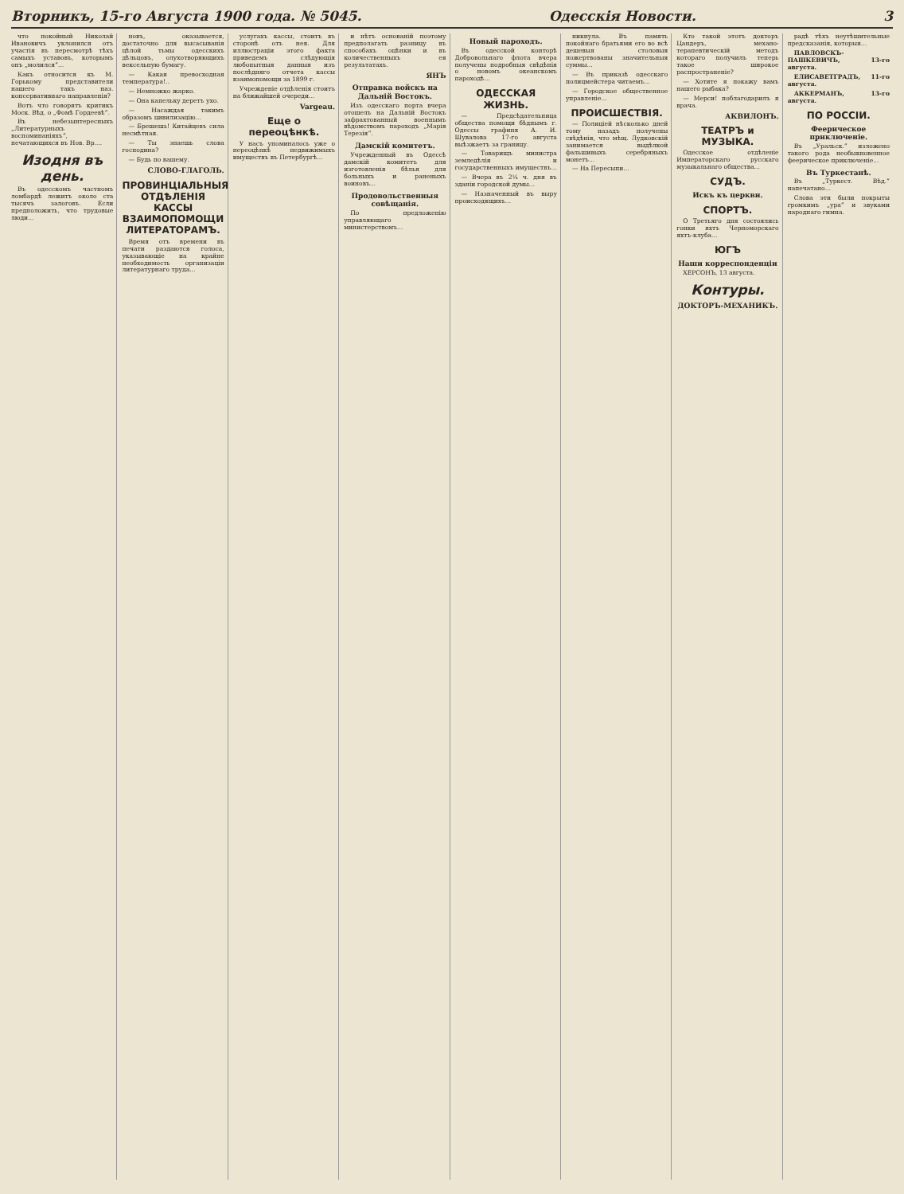Вторникъ, 15-го Августа 1900 года. № 5045. Одесскія Новости. 3
что покойный Николай Ивановичъ уклонился отъ участія въ пересмотрѣ тѣхъ самыхъ уставовъ, которымъ онъ „молился“...
Какъ относится къ М. Горькому представители нашего такъ наз. консервативнаго направленія?
Вотъ что говорятъ критикъ Моск. Вѣд. о „Фомѣ Гордеевѣ“.
Въ небезынтересныхъ „Литературныхъ воспоминаніяхъ“, печатающихся въ Нов. Вр....
Изодня въ день.
Въ одесскомъ частномъ ломбардѣ лежитъ около ста тысячъ залоговъ. Если предположить, что трудовые люди...
новъ, оказывается, достаточно для высасыванія цѣлой тьмы одесскихъ дѣльцовъ, олухотворяющихъ вексельную бумагу.
— Какая превосходная температура!..
— Немножко жарко.
— Она капельку деретъ ухо.
— Насаждая такимъ образомъ цивилизацію...
— Брешешь! Китайцевъ сила несмѣтная.
— Ты знаешь слова господина?
— Будь по вашему.
СЛОВО-ГЛАГОЛЬ.
ПРОВИНЦІАЛЬНЫЯ ОТДѢЛЕНІЯ КАССЫ ВЗАИМОПОМОЩИ ЛИТЕРАТОРАМЪ.
Время отъ времени въ печати раздаются голоса, указывающіе на крайне необходимость организаціи литературнаго труда...
услугахъ кассы, стоитъ въ сторонѣ отъ нея. Для иллюстраціи этого факта приведемъ слѣдующія любопытныя данныя изъ послѣдняго отчета кассы взаимопомощи за 1899 г.
Учрежденіе отдѣленія стоитъ на ближайшей очереди...
Vargeau.
Еще о переоцѣнкѣ.
У насъ упоминалось уже о переоцѣнкѣ недвижимыхъ имуществъ въ Петербургѣ...
и нѣтъ основаній поэтому предполагать разницу въ способахъ оцѣнки и въ количественныхъ ея результатахъ.
ЯНЪ
Отправка войскъ на Дальній Востокъ.
Изъ одесскаго порта вчера отошелъ на Дальній Востокъ зафрахтованный военнымъ вѣдомствомъ пароходъ „Марія Терезія“.
Дамскій комитетъ.
Учрежденный въ Одессѣ дамскій комитетъ для изготовленія бѣлья для больныхъ и раненыхъ воиновъ...
Продовольственныя совѣщанія.
По предложенію управляющаго министерствомъ...
Новый пароходъ.
Въ одесской конторѣ Добровольнаго флота вчера получены подробныя свѣдѣнія о новомъ океанскомъ пароходѣ...
ОДЕССКАЯ ЖИЗНЬ.
— Предсѣдательница общества помощи бѣднымъ г. Одессы графиня А. И. Шувалова 17-го августа выѣзжаетъ за границу.
— Товарищъ министра земледѣлія и государственныхъ имуществъ...
— Вчера въ 2¼ ч. дня въ зданіи городской думы...
— Назначенный въ выру происходящихъ...
никнула. Въ память покойнаго братьями его во всѣ дешевыя столовыя пожертвованы значительныя суммы...
— Въ приказѣ одесскаго полицмейстера читаемъ...
— Городское общественное управленіе...
ПРОИСШЕСТВІЯ.
— Полиціей нѣсколько дней тому назадъ получены свѣдѣнія, что мѣщ. Лудковскій занимается выдѣлкой фальшивыхъ серебряныхъ монетъ...
— На Пересыпи...
Кто такой этотъ докторъ Цандеръ, механо-терапевтическій методъ котораго получилъ теперь такое широкое распространеніе?
— Хотите я покажу вамъ нашего рыбака?
— Мерси! поблагодарилъ я врача.
АКВИЛОНЪ.
ТЕАТРЪ и МУЗЫКА.
Одесское отдѣленіе Императорскаго русскаго музыкальнаго общества...
СУДЪ.
Искъ къ церкви.
СПОРТЪ.
О Третьяго дня состоялись гонки яхтъ Черноморскаго яхтъ-клуба...
ЮГЪ
Наши корреспонденціи
ХЕРСОНЪ, 13 августа.
Контуры.
ДОКТОРЪ-МЕХАНИКЪ.
радѣ тѣхъ неутѣшительные предсказанія, которыя...
ПАВЛОВСКЪ-ПАШКЕВИЧЪ, 13-го августа.
ЕЛИСАВЕТГРАДЪ, 11-го августа.
АККЕРМАНЪ, 13-го августа.
ПО РОССІИ.
Феерическое приключеніе.
Въ „Уральск.“ изложено такого рода необыкновенное феерическое приключеніе...
Въ Туркестанѣ.
Въ „Туркест. Вѣд.“ напечатано...
Слова эти были покрыты громкимъ „ура“ и звуками народнаго гимна.